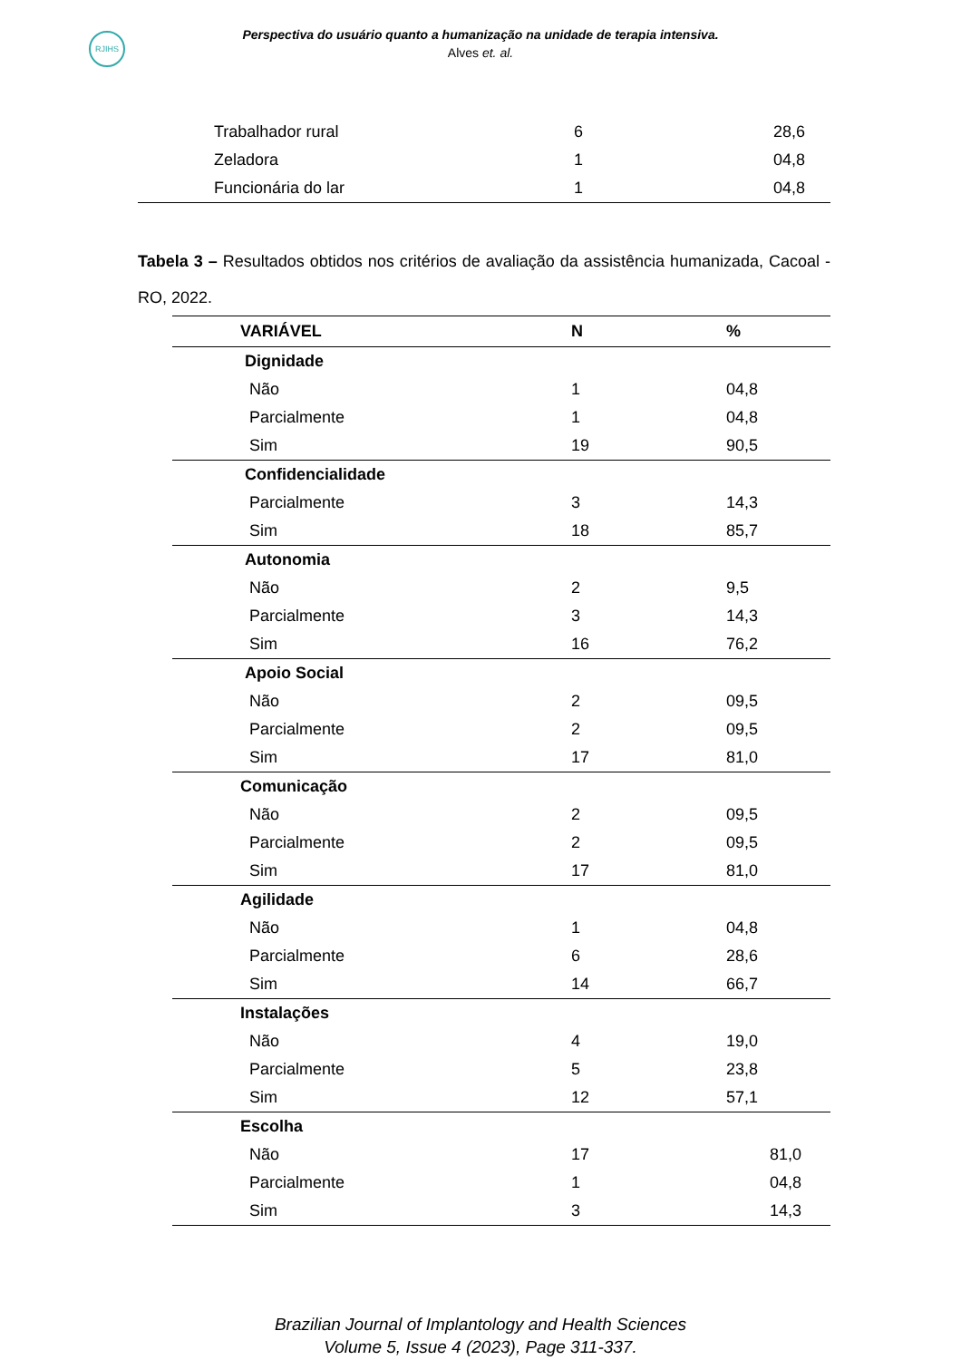RJIHS
Perspectiva do usuário quanto a humanização na unidade de terapia intensiva.
Alves et. al.
| Trabalhador rural | 6 | 28,6 | |
| Zeladora | 1 | 04,8 | |
| Funcionária do lar | 1 | 04,8 | |
Tabela 3 – Resultados obtidos nos critérios de avaliação da assistência humanizada, Cacoal - RO, 2022.
| VARIÁVEL | N | % |
| --- | --- | --- |
| Dignidade | | |
| Não | 1 | 04,8 |
| Parcialmente | 1 | 04,8 |
| Sim | 19 | 90,5 |
| Confidencialidade | | |
| Parcialmente | 3 | 14,3 |
| Sim | 18 | 85,7 |
| Autonomia | | |
| Não | 2 | 9,5 |
| Parcialmente | 3 | 14,3 |
| Sim | 16 | 76,2 |
| Apoio Social | | |
| Não | 2 | 09,5 |
| Parcialmente | 2 | 09,5 |
| Sim | 17 | 81,0 |
| Comunicação | | |
| Não | 2 | 09,5 |
| Parcialmente | 2 | 09,5 |
| Sim | 17 | 81,0 |
| Agilidade | | |
| Não | 1 | 04,8 |
| Parcialmente | 6 | 28,6 |
| Sim | 14 | 66,7 |
| Instalações | | |
| Não | 4 | 19,0 |
| Parcialmente | 5 | 23,8 |
| Sim | 12 | 57,1 |
| Escolha | | |
| Não | 17 | 81,0 |
| Parcialmente | 1 | 04,8 |
| Sim | 3 | 14,3 |
Brazilian Journal of Implantology and Health Sciences
Volume 5, Issue 4 (2023), Page 311-337.